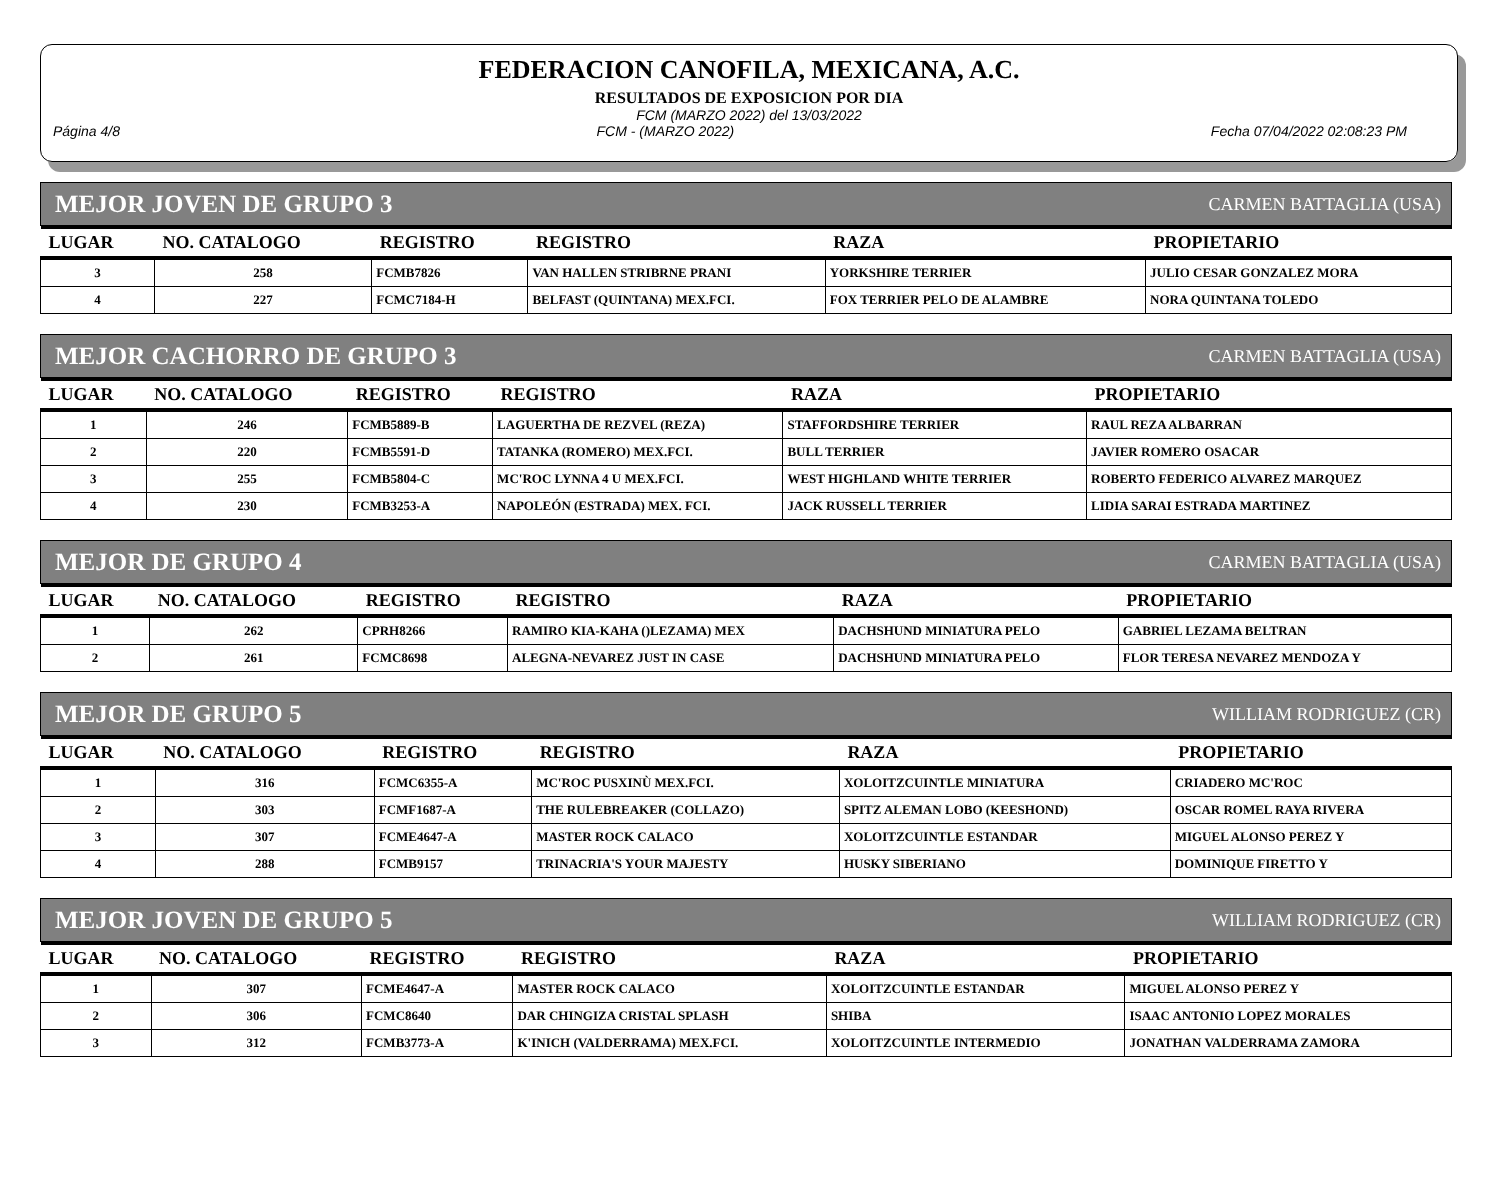FEDERACION CANOFILA, MEXICANA, A.C.
RESULTADOS DE EXPOSICION POR DIA
FCM (MARZO 2022) del 13/03/2022
Página 4/8 FCM - (MARZO 2022) Fecha 07/04/2022 02:08:23 PM
MEJOR JOVEN DE GRUPO 3 CARMEN BATTAGLIA (USA)
| LUGAR | NO. CATALOGO | REGISTRO | REGISTRO | RAZA | PROPIETARIO |
| --- | --- | --- | --- | --- | --- |
| 3 | 258 | FCMB7826 | VAN HALLEN STRIBRNE PRANI | YORKSHIRE TERRIER | JULIO CESAR GONZALEZ MORA |
| 4 | 227 | FCMC7184-H | BELFAST (QUINTANA) MEX.FCI. | FOX TERRIER PELO DE ALAMBRE | NORA QUINTANA TOLEDO |
MEJOR CACHORRO DE GRUPO 3 CARMEN BATTAGLIA (USA)
| LUGAR | NO. CATALOGO | REGISTRO | REGISTRO | RAZA | PROPIETARIO |
| --- | --- | --- | --- | --- | --- |
| 1 | 246 | FCMB5889-B | LAGUERTHA DE REZVEL (REZA) | STAFFORDSHIRE TERRIER | RAUL REZA ALBARRAN |
| 2 | 220 | FCMB5591-D | TATANKA (ROMERO) MEX.FCI. | BULL TERRIER | JAVIER ROMERO OSACAR |
| 3 | 255 | FCMB5804-C | MC'ROC LYNNA 4 U MEX.FCI. | WEST HIGHLAND WHITE TERRIER | ROBERTO FEDERICO ALVAREZ MARQUEZ |
| 4 | 230 | FCMB3253-A | NAPOLEÓN (ESTRADA) MEX. FCI. | JACK RUSSELL TERRIER | LIDIA SARAI ESTRADA MARTINEZ |
MEJOR DE GRUPO 4 CARMEN BATTAGLIA (USA)
| LUGAR | NO. CATALOGO | REGISTRO | REGISTRO | RAZA | PROPIETARIO |
| --- | --- | --- | --- | --- | --- |
| 1 | 262 | CPRH8266 | RAMIRO KIA-KAHA ()LEZAMA) MEX | DACHSHUND MINIATURA PELO | GABRIEL LEZAMA BELTRAN |
| 2 | 261 | FCMC8698 | ALEGNA-NEVAREZ JUST IN CASE | DACHSHUND MINIATURA PELO | FLOR TERESA NEVAREZ MENDOZA Y |
MEJOR DE GRUPO 5 WILLIAM RODRIGUEZ (CR)
| LUGAR | NO. CATALOGO | REGISTRO | REGISTRO | RAZA | PROPIETARIO |
| --- | --- | --- | --- | --- | --- |
| 1 | 316 | FCMC6355-A | MC'ROC PUSXINÙ MEX.FCI. | XOLOITZCUINTLE MINIATURA | CRIADERO MC'ROC |
| 2 | 303 | FCMF1687-A | THE RULEBREAKER (COLLAZO) | SPITZ ALEMAN LOBO (KEESHOND) | OSCAR ROMEL RAYA RIVERA |
| 3 | 307 | FCME4647-A | MASTER ROCK CALACO | XOLOITZCUINTLE ESTANDAR | MIGUEL ALONSO PEREZ Y |
| 4 | 288 | FCMB9157 | TRINACRIA'S YOUR MAJESTY | HUSKY SIBERIANO | DOMINIQUE FIRETTO Y |
MEJOR JOVEN DE GRUPO 5 WILLIAM RODRIGUEZ (CR)
| LUGAR | NO. CATALOGO | REGISTRO | REGISTRO | RAZA | PROPIETARIO |
| --- | --- | --- | --- | --- | --- |
| 1 | 307 | FCME4647-A | MASTER ROCK CALACO | XOLOITZCUINTLE ESTANDAR | MIGUEL ALONSO PEREZ Y |
| 2 | 306 | FCMC8640 | DAR CHINGIZA CRISTAL SPLASH | SHIBA | ISAAC ANTONIO LOPEZ MORALES |
| 3 | 312 | FCMB3773-A | K'INICH (VALDERRAMA) MEX.FCI. | XOLOITZCUINTLE INTERMEDIO | JONATHAN VALDERRAMA ZAMORA |